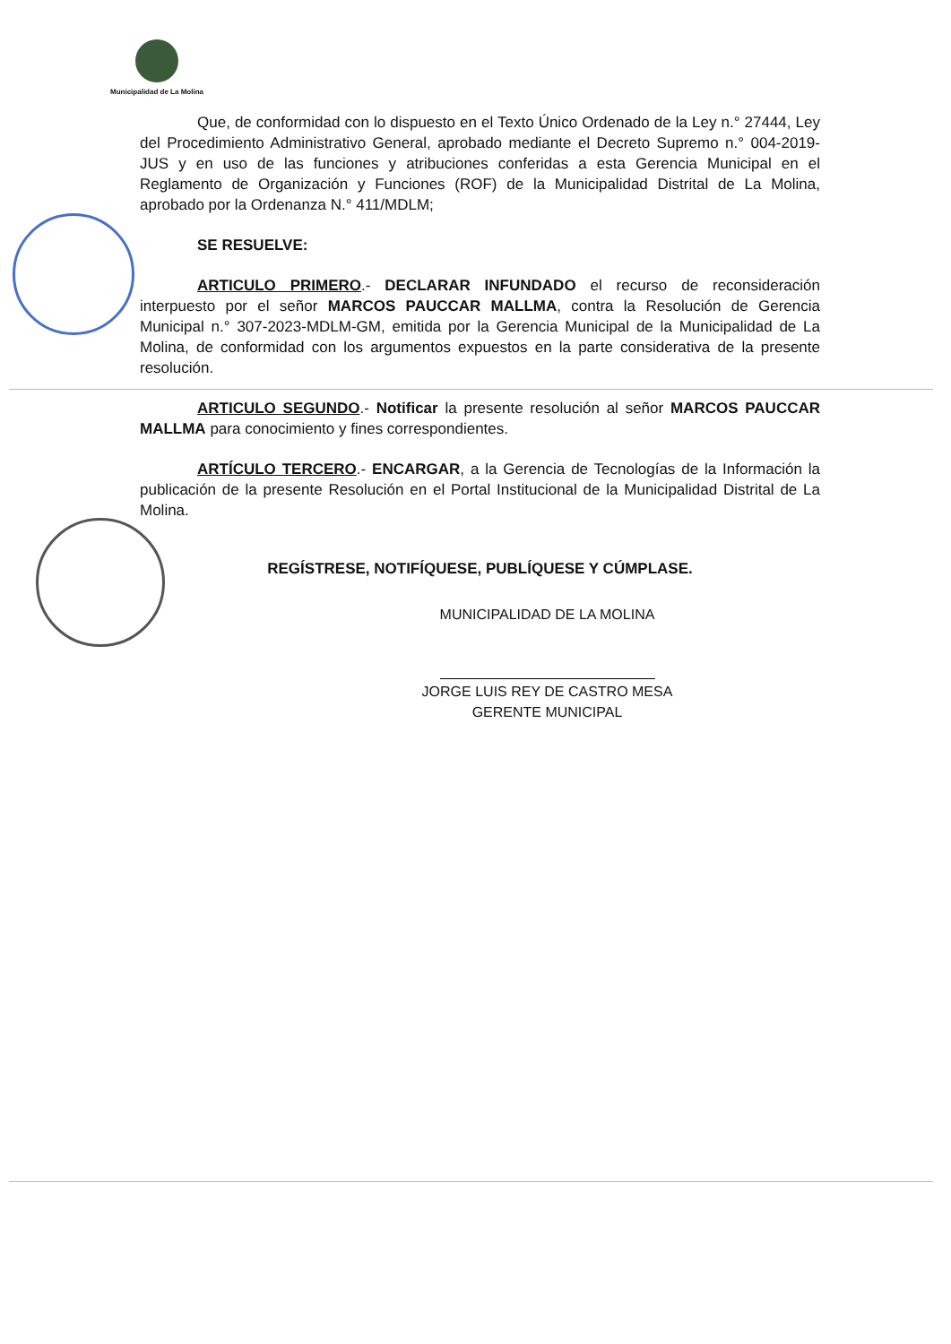Municipalidad de La Molina
Que, de conformidad con lo dispuesto en el Texto Único Ordenado de la Ley n.° 27444, Ley del Procedimiento Administrativo General, aprobado mediante el Decreto Supremo n.° 004-2019-JUS y en uso de las funciones y atribuciones conferidas a esta Gerencia Municipal en el Reglamento de Organización y Funciones (ROF) de la Municipalidad Distrital de La Molina, aprobado por la Ordenanza N.° 411/MDLM;
SE RESUELVE:
ARTICULO PRIMERO.- DECLARAR INFUNDADO el recurso de reconsideración interpuesto por el señor MARCOS PAUCCAR MALLMA, contra la Resolución de Gerencia Municipal n.° 307-2023-MDLM-GM, emitida por la Gerencia Municipal de la Municipalidad de La Molina, de conformidad con los argumentos expuestos en la parte considerativa de la presente resolución.
ARTICULO SEGUNDO.- Notificar la presente resolución al señor MARCOS PAUCCAR MALLMA para conocimiento y fines correspondientes.
ARTÍCULO TERCERO.- ENCARGAR, a la Gerencia de Tecnologías de la Información la publicación de la presente Resolución en el Portal Institucional de la Municipalidad Distrital de La Molina.
REGÍSTRESE, NOTIFÍQUESE, PUBLÍQUESE Y CÚMPLASE.
MUNICIPALIDAD DE LA MOLINA
JORGE LUIS REY DE CASTRO MESA
GERENTE MUNICIPAL